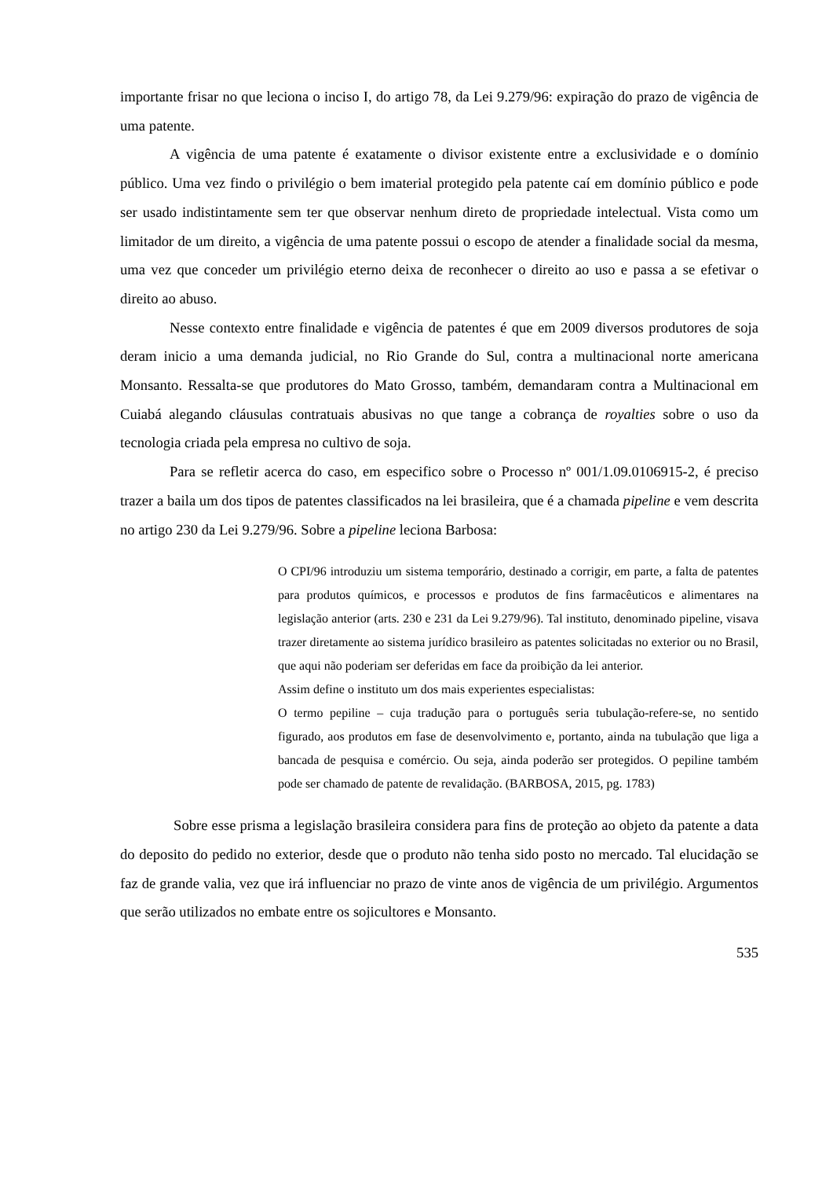importante frisar no que leciona o inciso I, do artigo 78, da Lei 9.279/96: expiração do prazo de vigência de uma patente.
A vigência de uma patente é exatamente o divisor existente entre a exclusividade e o domínio público. Uma vez findo o privilégio o bem imaterial protegido pela patente caí em domínio público e pode ser usado indistintamente sem ter que observar nenhum direto de propriedade intelectual. Vista como um limitador de um direito, a vigência de uma patente possui o escopo de atender a finalidade social da mesma, uma vez que conceder um privilégio eterno deixa de reconhecer o direito ao uso e passa a se efetivar o direito ao abuso.
Nesse contexto entre finalidade e vigência de patentes é que em 2009 diversos produtores de soja deram inicio a uma demanda judicial, no Rio Grande do Sul, contra a multinacional norte americana Monsanto. Ressalta-se que produtores do Mato Grosso, também, demandaram contra a Multinacional em Cuiabá alegando cláusulas contratuais abusivas no que tange a cobrança de royalties sobre o uso da tecnologia criada pela empresa no cultivo de soja.
Para se refletir acerca do caso, em especifico sobre o Processo nº 001/1.09.0106915-2, é preciso trazer a baila um dos tipos de patentes classificados na lei brasileira, que é a chamada pipeline e vem descrita no artigo 230 da Lei 9.279/96. Sobre a pipeline leciona Barbosa:
O CPI/96 introduziu um sistema temporário, destinado a corrigir, em parte, a falta de patentes para produtos químicos, e processos e produtos de fins farmacêuticos e alimentares na legislação anterior (arts. 230 e 231 da Lei 9.279/96). Tal instituto, denominado pipeline, visava trazer diretamente ao sistema jurídico brasileiro as patentes solicitadas no exterior ou no Brasil, que aqui não poderiam ser deferidas em face da proibição da lei anterior.
Assim define o instituto um dos mais experientes especialistas:
O termo pepiline – cuja tradução para o português seria tubulação-refere-se, no sentido figurado, aos produtos em fase de desenvolvimento e, portanto, ainda na tubulação que liga a bancada de pesquisa e comércio. Ou seja, ainda poderão ser protegidos. O pepiline também pode ser chamado de patente de revalidação. (BARBOSA, 2015, pg. 1783)
Sobre esse prisma a legislação brasileira considera para fins de proteção ao objeto da patente a data do deposito do pedido no exterior, desde que o produto não tenha sido posto no mercado. Tal elucidação se faz de grande valia, vez que irá influenciar no prazo de vinte anos de vigência de um privilégio. Argumentos que serão utilizados no embate entre os sojicultores e Monsanto.
535